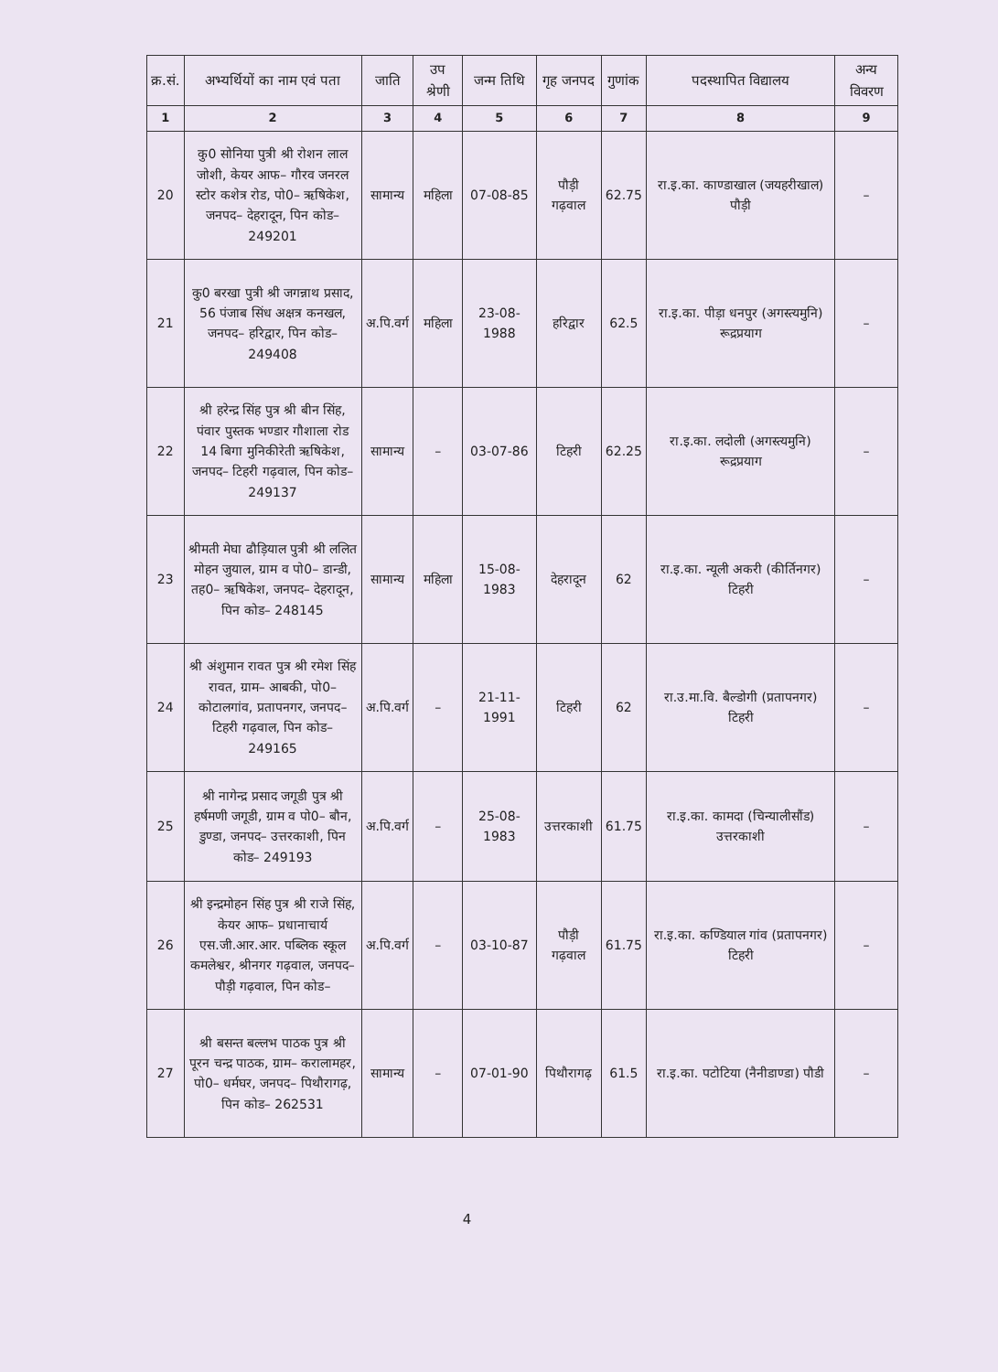| क्र.सं. | अभ्यर्थियों का नाम एवं पता | जाति | उप श्रेणी | जन्म तिथि | गृह जनपद | गुणांक | पदस्थापित विद्यालय | अन्य विवरण |
| --- | --- | --- | --- | --- | --- | --- | --- | --- |
| 1 | 2 | 3 | 4 | 5 | 6 | 7 | 8 | 9 |
| 20 | कु0 सोनिया पुत्री श्री रोशन लाल जोशी, केयर आफ– गौरव जनरल स्टोर कशेत्र रोड, पो0– ऋषिकेश, जनपद– देहरादून, पिन कोड– 249201 | सामान्य | महिला | 07-08-85 | पौड़ी गढ़वाल | 62.75 | रा.इ.का. काण्डाखाल (जयहरीखाल) पौड़ी | – |
| 21 | कु0 बरखा पुत्री श्री जगन्नाथ प्रसाद, 56 पंजाब सिंध अक्षत्र कनखल, जनपद– हरिद्वार, पिन कोड– 249408 | अ.पि.वर्ग | महिला | 23-08-1988 | हरिद्वार | 62.5 | रा.इ.का. पीड़ा धनपुर (अगस्त्यमुनि) रूद्रप्रयाग | – |
| 22 | श्री हरेन्द्र सिंह पुत्र श्री बीन सिंह, पंवार पुस्तक भण्डार गौशाला रोड 14 बिगा मुनिकीरेती ऋषिकेश, जनपद– टिहरी गढ़वाल, पिन कोड– 249137 | सामान्य | – | 03-07-86 | टिहरी | 62.25 | रा.इ.का. लदोली (अगस्त्यमुनि) रूद्रप्रयाग | – |
| 23 | श्रीमती मेघा ढौड़ियाल पुत्री श्री ललित मोहन जुयाल, ग्राम व पो0– डान्डी, तह0– ऋषिकेश, जनपद– देहरादून, पिन कोड– 248145 | सामान्य | महिला | 15-08-1983 | देहरादून | 62 | रा.इ.का. न्यूली अकरी (कीर्तिनगर) टिहरी | – |
| 24 | श्री अंशुमान रावत पुत्र श्री रमेश सिंह रावत, ग्राम– आबकी, पो0– कोटालगांव, प्रतापनगर, जनपद– टिहरी गढ़वाल, पिन कोड– 249165 | अ.पि.वर्ग | – | 21-11-1991 | टिहरी | 62 | रा.उ.मा.वि. बैल्डोगी (प्रतापनगर) टिहरी | – |
| 25 | श्री नागेन्द्र प्रसाद जगूडी पुत्र श्री हर्षमणी जगूडी, ग्राम व पो0– बौन, डुण्डा, जनपद– उत्तरकाशी, पिन कोड– 249193 | अ.पि.वर्ग | – | 25-08-1983 | उत्तरकाशी | 61.75 | रा.इ.का. कामदा (चिन्यालीसौंड) उत्तरकाशी | – |
| 26 | श्री इन्द्रमोहन सिंह पुत्र श्री राजे सिंह, केयर आफ– प्रधानाचार्य एस.जी.आर.आर. पब्लिक स्कूल कमलेश्वर, श्रीनगर गढ़वाल, जनपद– पौड़ी गढ़वाल, पिन कोड– | अ.पि.वर्ग | – | 03-10-87 | पौड़ी गढ़वाल | 61.75 | रा.इ.का. कण्डियाल गांव (प्रतापनगर) टिहरी | – |
| 27 | श्री बसन्त बल्लभ पाठक पुत्र श्री पूरन चन्द्र पाठक, ग्राम– करालामहर, पो0– धर्मघर, जनपद– पिथौरागढ़, पिन कोड– 262531 | सामान्य | – | 07-01-90 | पिथौरागढ़ | 61.5 | रा.इ.का. पटोटिया (नैनीडाण्डा) पौडी | – |
4